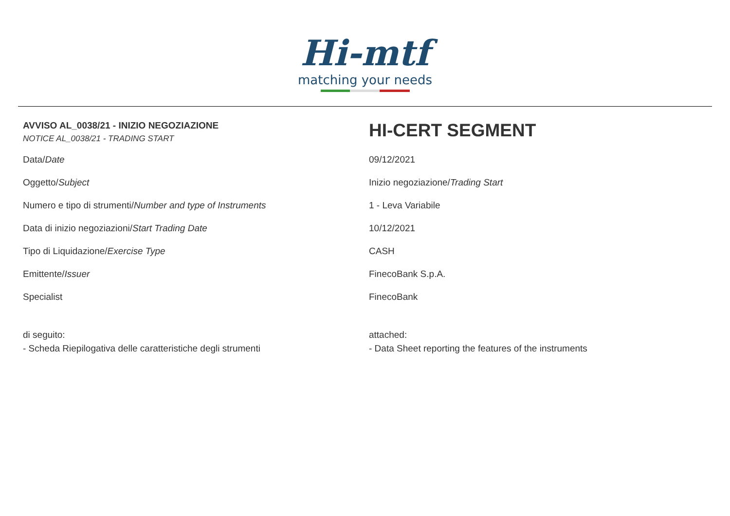Hi-mtf
matching your needs
| AVVISO AL_0038/21 - INIZIO NEGOZIAZIONE NOTICE AL_0038/21 - TRADING START | HI-CERT SEGMENT |
| Data/ Date | 09/12/2021 |
| Oggetto/ Subject | Inizio negoziazione/ Trading Start |
| Numero e tipo di strumenti/ Number and type of Instruments | 1 - Leva Variabile |
| Data di inizio negoziazioni/ Start Trading Date | 10/12/2021 |
| Tipo di Liquidazione/ Exercise Type | CASH |
| Emittente/ Issuer | FinecoBank S.p.A. |
| Specialist | FinecoBank |
| di seguito: - Scheda Riepilogativa delle caratteristiche degli strumenti | attached: - Data Sheet reporting the features of the instruments |